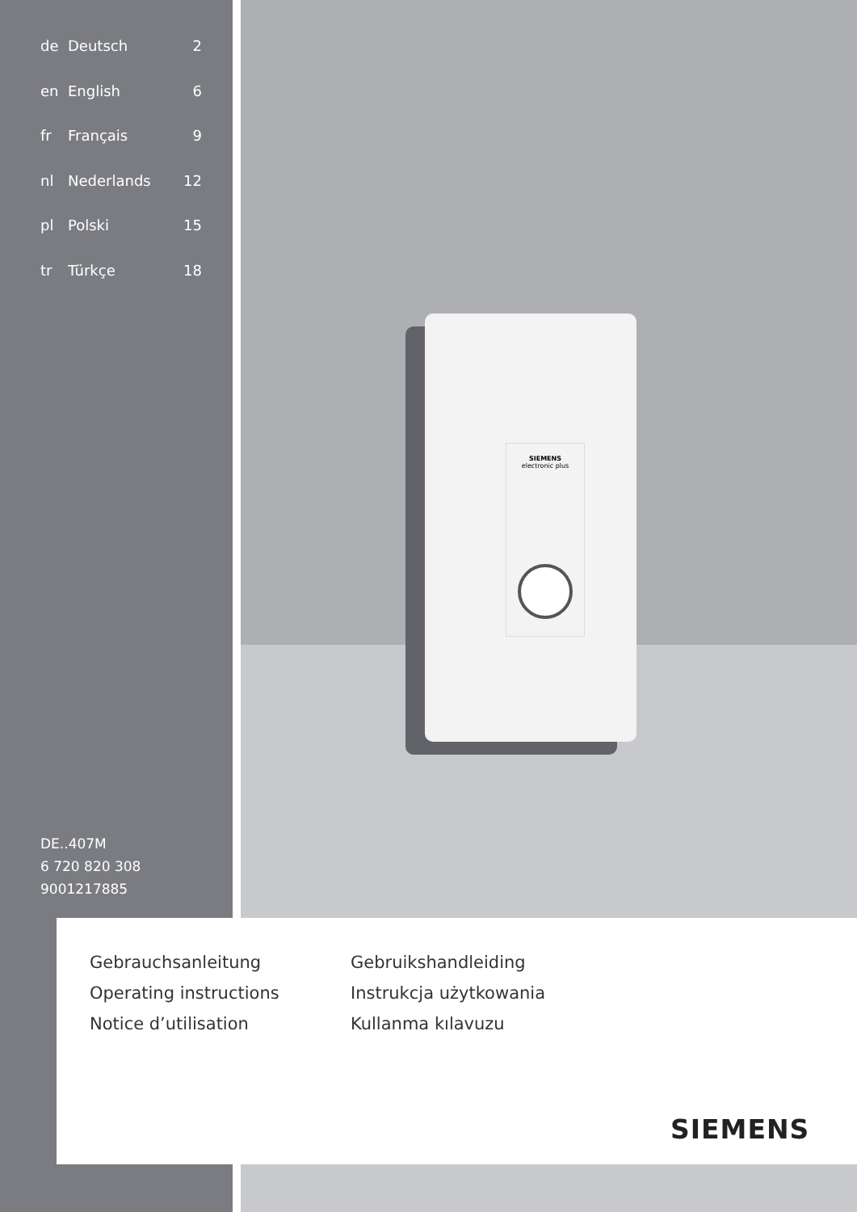de Deutsch 2
en English 6
fr Français 9
nl Nederlands 12
pl Polski 15
tr Türkçe 18
SIEMENS
electronic plus
DE..407M
6 720 820 308
9001217885
Gebrauchsanleitung
Operating instructions
Notice d’utilisation
Gebruikshandleiding
Instrukcja użytkowania
Kullanma kılavuzu
SIEMENS